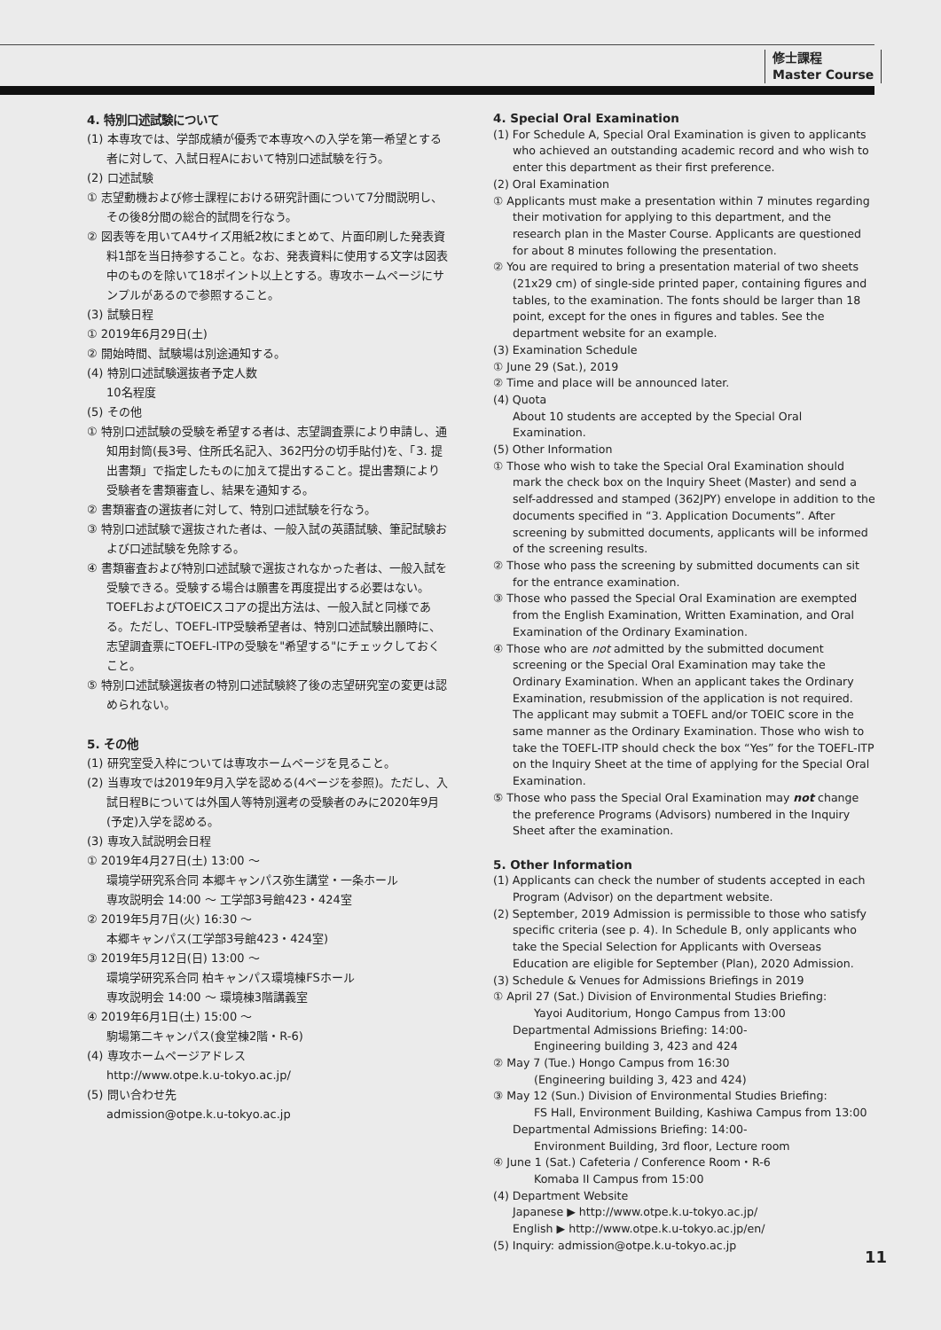修士課程
Master Course
4. 特別口述試験について
(1) 本専攻では、学部成績が優秀で本専攻への入学を第一希望とする者に対して、入試日程Aにおいて特別口述試験を行う。
(2) 口述試験
① 志望動機および修士課程における研究計画について7分間説明し、その後8分間の総合的試問を行なう。
② 図表等を用いてA4サイズ用紙2枚にまとめて、片面印刷した発表資料1部を当日持参すること。なお、発表資料に使用する文字は図表中のものを除いて18ポイント以上とする。専攻ホームページにサンプルがあるので参照すること。
(3) 試験日程
① 2019年6月29日(土)
② 開始時間、試験場は別途通知する。
(4) 特別口述試験選抜者予定人数
10名程度
(5) その他
① 特別口述試験の受験を希望する者は、志望調査票により申請し、通知用封筒(長3号、住所氏名記入、362円分の切手貼付)を、「3. 提出書類」で指定したものに加えて提出すること。提出書類により受験者を書類審査し、結果を通知する。
② 書類審査の選抜者に対して、特別口述試験を行なう。
③ 特別口述試験で選抜された者は、一般入試の英語試験、筆記試験および口述試験を免除する。
④ 書類審査および特別口述試験で選抜されなかった者は、一般入試を受験できる。受験する場合は願書を再度提出する必要はない。TOEFLおよびTOEICスコアの提出方法は、一般入試と同様である。ただし、TOEFL-ITP受験希望者は、特別口述試験出願時に、志望調査票にTOEFL-ITPの受験を"希望する"にチェックしておくこと。
⑤ 特別口述試験選抜者の特別口述試験終了後の志望研究室の変更は認められない。
5. その他
(1) 研究室受入枠については専攻ホームページを見ること。
(2) 当専攻では2019年9月入学を認める(4ページを参照)。ただし、入試日程Bについては外国人等特別選考の受験者のみに2020年9月(予定)入学を認める。
(3) 専攻入試説明会日程
① 2019年4月27日(土) 13:00 ～
環境学研究系合同 本郷キャンパス弥生講堂・一条ホール
専攻説明会 14:00 ～ 工学部3号館423・424室
② 2019年5月7日(火) 16:30 ～
本郷キャンパス(工学部3号館423・424室)
③ 2019年5月12日(日) 13:00 ～
環境学研究系合同 柏キャンパス環境棟FSホール
専攻説明会 14:00 ～ 環境棟3階講義室
④ 2019年6月1日(土) 15:00 ～
駒場第二キャンパス(食堂棟2階・R-6)
(4) 専攻ホームページアドレス
http://www.otpe.k.u-tokyo.ac.jp/
(5) 問い合わせ先
admission@otpe.k.u-tokyo.ac.jp
4. Special Oral Examination
(1) For Schedule A, Special Oral Examination is given to applicants who achieved an outstanding academic record and who wish to enter this department as their first preference.
(2) Oral Examination
① Applicants must make a presentation within 7 minutes regarding their motivation for applying to this department, and the research plan in the Master Course. Applicants are questioned for about 8 minutes following the presentation.
② You are required to bring a presentation material of two sheets (21x29 cm) of single-side printed paper, containing figures and tables, to the examination. The fonts should be larger than 18 point, except for the ones in figures and tables. See the department website for an example.
(3) Examination Schedule
① June 29 (Sat.), 2019
② Time and place will be announced later.
(4) Quota
About 10 students are accepted by the Special Oral Examination.
(5) Other Information
① Those who wish to take the Special Oral Examination should mark the check box on the Inquiry Sheet (Master) and send a self-addressed and stamped (362JPY) envelope in addition to the documents specified in “3. Application Documents”. After screening by submitted documents, applicants will be informed of the screening results.
② Those who pass the screening by submitted documents can sit for the entrance examination.
③ Those who passed the Special Oral Examination are exempted from the English Examination, Written Examination, and Oral Examination of the Ordinary Examination.
④ Those who are not admitted by the submitted document screening or the Special Oral Examination may take the Ordinary Examination. When an applicant takes the Ordinary Examination, resubmission of the application is not required. The applicant may submit a TOEFL and/or TOEIC score in the same manner as the Ordinary Examination. Those who wish to take the TOEFL-ITP should check the box “Yes” for the TOEFL-ITP on the Inquiry Sheet at the time of applying for the Special Oral Examination.
⑤ Those who pass the Special Oral Examination may not change the preference Programs (Advisors) numbered in the Inquiry Sheet after the examination.
5. Other Information
(1) Applicants can check the number of students accepted in each Program (Advisor) on the department website.
(2) September, 2019 Admission is permissible to those who satisfy specific criteria (see p. 4). In Schedule B, only applicants who take the Special Selection for Applicants with Overseas Education are eligible for September (Plan), 2020 Admission.
(3) Schedule & Venues for Admissions Briefings in 2019
① April 27 (Sat.) Division of Environmental Studies Briefing:
Yayoi Auditorium, Hongo Campus from 13:00
Departmental Admissions Briefing: 14:00-
Engineering building 3, 423 and 424
② May 7 (Tue.) Hongo Campus from 16:30
(Engineering building 3, 423 and 424)
③ May 12 (Sun.) Division of Environmental Studies Briefing:
FS Hall, Environment Building, Kashiwa Campus from 13:00
Departmental Admissions Briefing: 14:00-
Environment Building, 3rd floor, Lecture room
④ June 1 (Sat.) Cafeteria / Conference Room・R-6
Komaba II Campus from 15:00
(4) Department Website
Japanese ▶ http://www.otpe.k.u-tokyo.ac.jp/
English ▶ http://www.otpe.k.u-tokyo.ac.jp/en/
(5) Inquiry: admission@otpe.k.u-tokyo.ac.jp
11